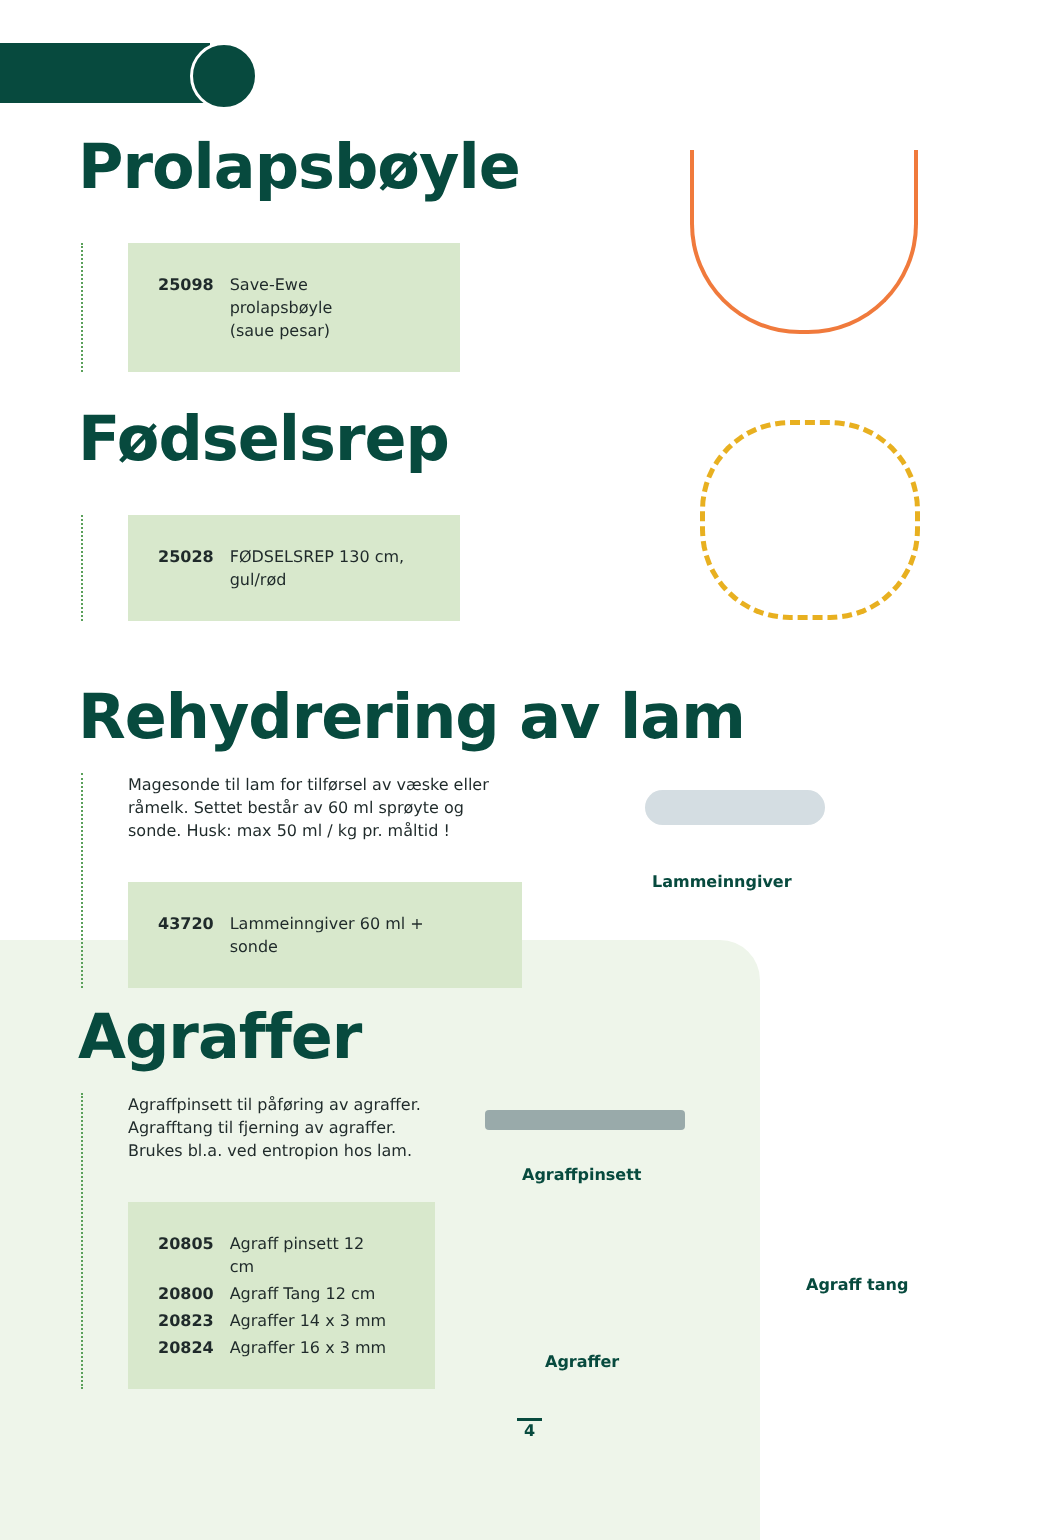Prolapsbøyle
| 25098 | Save-Ewe prolapsbøyle (saue pesar) |
Fødselsrep
| 25028 | FØDSELSREP 130 cm, gul/rød |
Rehydrering av lam
Magesonde til lam for tilførsel av væske eller råmelk. Settet består av 60 ml sprøyte og sonde. Husk: max 50 ml / kg pr. måltid !
| 43720 | Lammeinngiver 60 ml + sonde |
Lammeinngiver
Agraffer
Agraffpinsett til påføring av agraffer.
Agrafftang til fjerning av agraffer.
Brukes bl.a. ved entropion hos lam.
| 20805 | Agraff pinsett 12 cm |
| 20800 | Agraff Tang 12 cm |
| 20823 | Agraffer 14 x 3 mm |
| 20824 | Agraffer 16 x 3 mm |
Agraffpinsett
Agraff tang
Agraffer
4